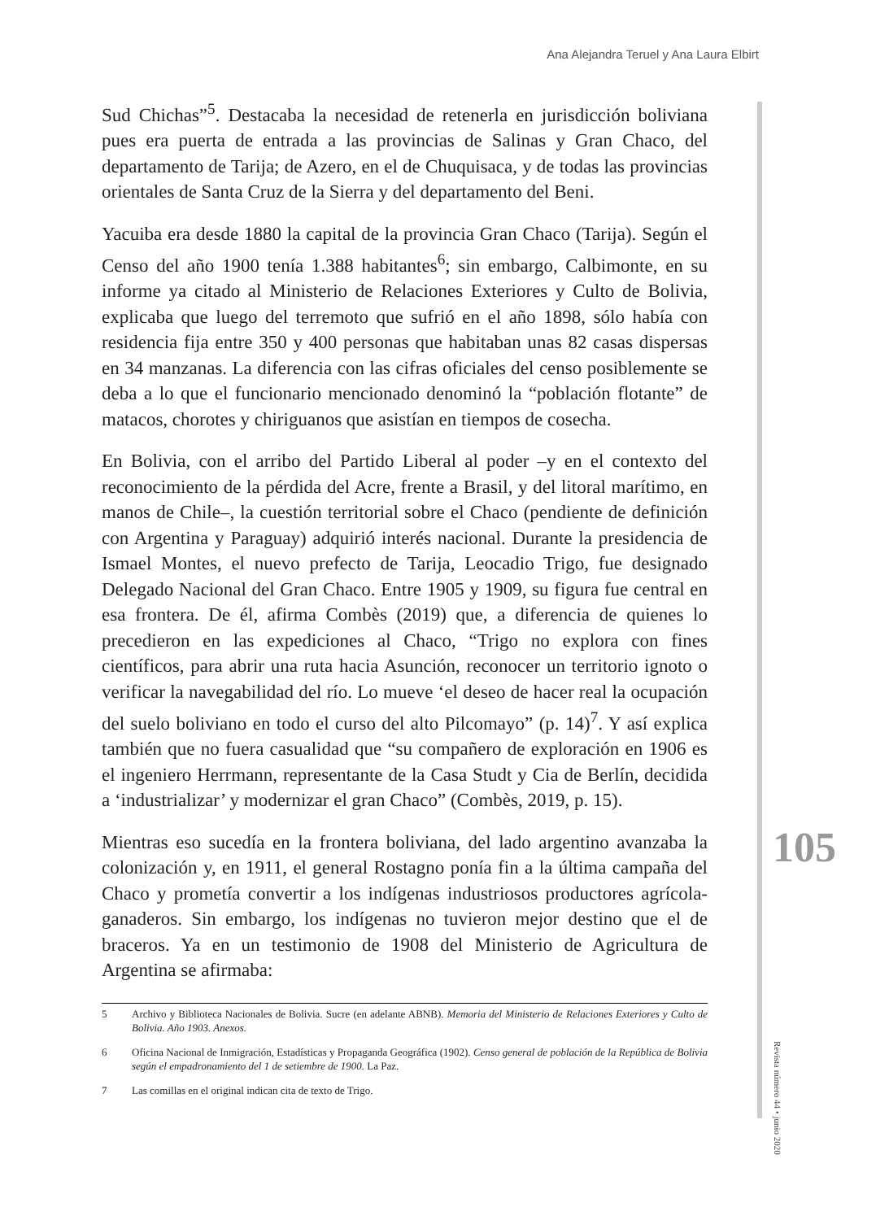Ana Alejandra Teruel y Ana Laura Elbirt
105
Revista número 44 • junio 2020
Sud Chichas”<sup>5</sup>. Destacaba la necesidad de retenerla en jurisdicción boliviana pues era puerta de entrada a las provincias de Salinas y Gran Chaco, del departamento de Tarija; de Azero, en el de Chuquisaca, y de todas las provincias orientales de Santa Cruz de la Sierra y del departamento del Beni.
Yacuiba era desde 1880 la capital de la provincia Gran Chaco (Tarija). Según el Censo del año 1900 tenía 1.388 habitantes<sup>6</sup>; sin embargo, Calbimonte, en su informe ya citado al Ministerio de Relaciones Exteriores y Culto de Bolivia, explicaba que luego del terremoto que sufrió en el año 1898, sólo había con residencia fija entre 350 y 400 personas que habitaban unas 82 casas dispersas en 34 manzanas. La diferencia con las cifras oficiales del censo posiblemente se deba a lo que el funcionario mencionado denominó la “población flotante” de matacos, chorotes y chiriguanos que asistían en tiempos de cosecha.
En Bolivia, con el arribo del Partido Liberal al poder –y en el contexto del reconocimiento de la pérdida del Acre, frente a Brasil, y del litoral marítimo, en manos de Chile–, la cuestión territorial sobre el Chaco (pendiente de definición con Argentina y Paraguay) adquirió interés nacional. Durante la presidencia de Ismael Montes, el nuevo prefecto de Tarija, Leocadio Trigo, fue designado Delegado Nacional del Gran Chaco. Entre 1905 y 1909, su figura fue central en esa frontera. De él, afirma Combès (2019) que, a diferencia de quienes lo precedieron en las expediciones al Chaco, “Trigo no explora con fines científicos, para abrir una ruta hacia Asunción, reconocer un territorio ignoto o verificar la navegabilidad del río. Lo mueve ‘el deseo de hacer real la ocupación del suelo boliviano en todo el curso del alto Pilcomayo” (p. 14)<sup>7</sup>. Y así explica también que no fuera casualidad que “su compañero de exploración en 1906 es el ingeniero Herrmann, representante de la Casa Studt y Cia de Berlín, decidida a ‘industrializar’ y modernizar el gran Chaco” (Combès, 2019, p. 15).
Mientras eso sucedía en la frontera boliviana, del lado argentino avanzaba la colonización y, en 1911, el general Rostagno ponía fin a la última campaña del Chaco y prometía convertir a los indígenas industriosos productores agrícola-ganaderos. Sin embargo, los indígenas no tuvieron mejor destino que el de braceros. Ya en un testimonio de 1908 del Ministerio de Agricultura de Argentina se afirmaba:
5 Archivo y Biblioteca Nacionales de Bolivia. Sucre (en adelante ABNB). Memoria del Ministerio de Relaciones Exteriores y Culto de Bolivia. Año 1903. Anexos.
6 Oficina Nacional de Inmigración, Estadísticas y Propaganda Geográfica (1902). Censo general de población de la República de Bolivia según el empadronamiento del 1 de setiembre de 1900. La Paz.
7 Las comillas en el original indican cita de texto de Trigo.